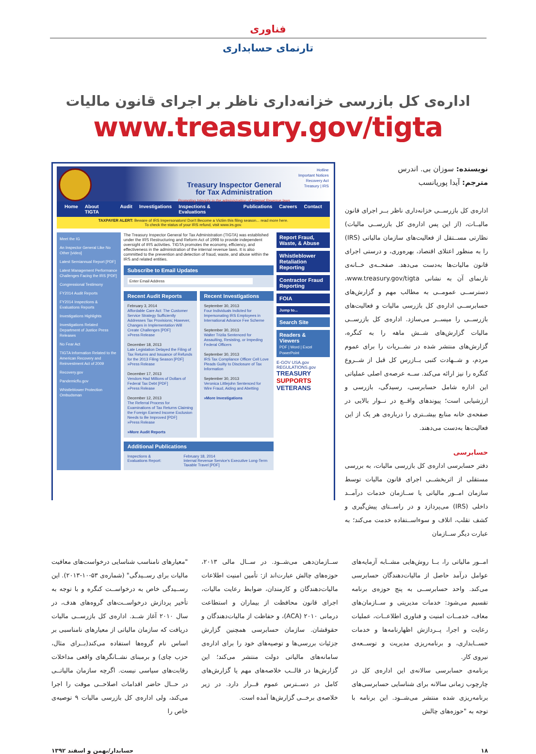فناوری
تارنمای حسابداری
اداره‌ی کل بازرسی خزانه‌داری ناظر بر اجرای قانون مالیات
www.treasury.gov/tigta
Treasury Inspector General
for Tax Administration
Promoting Integrity in the administration of Internal Revenue laws
Hotline
Important Notices
Recovery Act
Treasury | IRS
Home About TIGTA Audit Investigations Inspections & Evaluations Publications Careers Contact
TAXPAYER ALERT: Beware of IRS Impersonators! Don't Become a Victim this filing season... read more here.
To check the status of your IRS refund, visit www.irs.gov.
Meet the IG
An Inspector General Like No Other [video]
Latest Semiannual Report [PDF]
Latest Management Performance Challenges Facing the IRS [PDF]
Congressional Testimony
FY2014 Audit Reports
FY2014 Inspections & Evaluations Reports
Investigations Highlights
Investigations Related Department of Justice Press Releases
No Fear Act
TIGTA Information Related to the American Recovery and Reinvestment Act of 2009
Recovery.gov
Pandemicflu.gov
Whistleblower Protection Ombudsman
The Treasury Inspector General for Tax Administration (TIGTA) was established under the IRS Restructuring and Reform Act of 1998 to provide independent oversight of IRS activities. TIGTA promotes the economy, efficiency, and effectiveness in the administration of the internal revenue laws. It is also committed to the prevention and detection of fraud, waste, and abuse within the IRS and related entities.
Subscribe to Email Updates
Enter Email Address
Recent Audit Reports
February 3, 2014
Affordable Care Act: The Customer Service Strategy Sufficiently Addresses Tax Provisions; However, Changes in Implementation Will Create Challenges [PDF]
»Press Release
December 18, 2013
Late Legislation Delayed the Filing of Tax Returns and Issuance of Refunds for the 2013 Filing Season [PDF]
»Press Release
December 17, 2013
Vendors Had Millions of Dollars of Federal Tax Debt [PDF]
»Press Release
December 12, 2013
The Referral Process for Examinations of Tax Returns Claiming the Foreign Earned Income Exclusion Needs to Be Improved [PDF]
»Press Release
»More Audit Reports
Recent Investigations
September 30, 2013
Four Individuals Indicted for Impersonating IRS Employees in International Advance Fee Scheme
September 30, 2013
Walter Trizila Sentenced for Assaulting, Resisting, or Impeding Federal Officers
September 30, 2013
IRS Tax Compliance Officer Cell Love Pleads Guilty to Disclosure of Tax Information
September 30, 2013
Veronica Littlejohn Sentenced for Wire Fraud, Aiding and Abetting
»More Investigations
Additional Publications
Inspections & Evaluations Report: February 18, 2014
Internal Revenue Service's Executive Long-Term Taxable Travel [PDF]
Report Fraud, Waste, & Abuse
Whistleblower Retaliation Reporting
Contractor Fraud Reporting
FOIA
Jump to...
Search Site
Readers & Viewers
PDF | Word | Excel PowerPoint
E-GOV USA.gov REGULATIONS.gov
TREASURY SUPPORTS VETERANS
نویسنده: سوزان بی. اندرس
مترجم: آیدا پوریانسب
اداره‌ی کل بازرســی خزانه‌داری ناظر بــر اجرای قانون مالیــات، (از این پس اداره‌ی کل بازرســی مالیات) نظارتی مســتقل از فعالیت‌های سازمان مالیاتی (IRS) را به منظور اعتلای اقتصاد، بهره‌وری، و درستی اجرای قانون مالیات‌ها به‌دست می‌دهد. صفحــه‌ی خــانه‌ی تارنمای آن به نشانی www.treasury.gov/tigta، دسترســی عمومــی به مطالب مهم و گزارش‌های حسابرســی اداره‌ی کل بازرسی مالیات و فعالیت‌های بازرســی را میســر می‌سازد. اداره‌ی کل بازرســی مالیات گزارش‌های شــش ماهه را به کنگره، گزارش‌های منتشر شده در نشــریات را برای عموم مردم، و شــهادت کتبی بــازرس کل قبل از شــروع کنگره را نیز ارائه می‌کند. ســه عرصه‌ی اصلی عملیاتی این اداره شامل حسابرسی، رسیدگی، بازرسی و ارزشیابی است؛ پیوندهای واقــع در نــوار بالایی در صفحه‌ی خانه منابع بیشــتری را درباره‌ی هر یک از این فعالیت‌ها به‌دست می‌دهند.
حسابرسی
دفتر حسابرسی اداره‌ی کل بازرسی مالیات، به بررسی مستقلی از اثربخشــی اجرای قانون مالیات توسط سازمان امــور مالیاتی یا ســازمان خدمات درآمــد داخلی (IRS) می‌پردازد و در راســتای پیش‌گیری و کشف تقلب، اتلاف و سوءاســتفاده خدمت می‌کند؛ به عبارت دیگر ســازمان
امــور مالیاتی را، بــا روش‌هایی مشــابه آزمایه‌های عوامل درآمد حاصل از مالیات‌دهندگان حسابرسی می‌کند. واحد حسابرســی به پنج حوزه‌ی برنامه تقسیم می‌شود: خدمات مدیریتی و ســازمان‌های معاف، خدمــات امنیت و فناوری اطلاعــات، عملیات رعایت و اجرا، پــردازش اظهارنامه‌ها و خدمات حســابداری، و برنامه‌ریزی مدیریت و توســعه‌ی نیروی کار.
برنامه‌ی حسابرسی سالانه‌ی این اداره‌ی کل در چارچوب زمانی سالانه برای شناسایی حسابرسی‌های برنامه‌ریزی شده منتشر می‌شــود. این برنامه با توجه به "حوزه‌های چالش
ســازمان‌دهی می‌شــود. در ســال مالی ۲۰۱۳، حوزه‌های چالش عبارت‌اند از: تأمین امنیت اطلاعات مالیات‌دهندگان و کارمندان، ضوابط رعایت مالیات، اجرای قانون محافظت از بیماران و استطاعت درمانی ۲۰۱۰ (ACA)، و حفاظت از مالیات‌دهندگان و حقوقشان. سازمان حسابرسی همچنین گزارش جزئیات بررسی‌ها و توصیه‌های خود را برای اداره‌ی سامانه‌های مالیاتی دولت منتشر می‌کند؛ این گزارش‌ها در قالــب خلاصه‌های مهم یا گزارش‌های کامل در دســترس عموم قــرار دارد. در زیر خلاصه‌ی برخــی گزارش‌ها آمده است.
"معیارهای نامناسب شناسایی درخواست‌های معافیت مالیات برای رســیدگی" (شماره‌ی ۵۳-۱۰-۲۰۱۳). این رســیدگی خاص به درخواســت کنگره و با توجه به تأخیر پردازش درخواســت‌های گروه‌های هدف، در سال ۲۰۱۰ آغاز شــد. اداره‌ی کل بازرســی مالیات دریافت که سازمان مالیاتی از معیارهای نامناسبی بر اساس نام گروه‌ها استفاده می‌کند(بــرای مثال، حزب چای) و برمبنای نشــانگرهای واقعی مداخلات رقابت‌های سیاسی نیست. اگرچه سازمان مالیاتــی در حــال حاضر اقدامات اصلاحــی موقت را اجرا می‌کند، ولی اداره‌ی کل بازرسی مالیات ۹ توصیه‌ی خاص را
حسابدار/بهمن و اسفند ۱۳۹۲ ۱۸